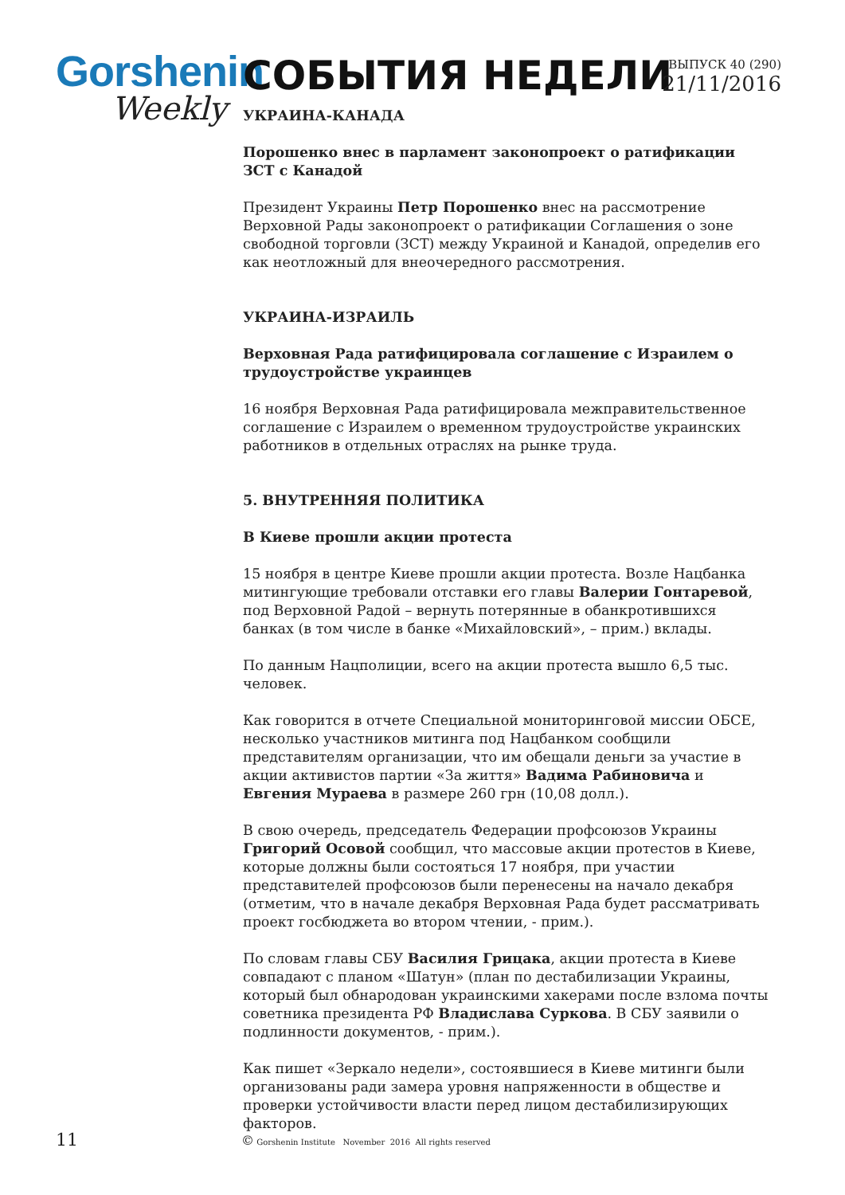Gorshenin
Weekly
СОБЫТИЯ НЕДЕЛИ
ВЫПУСК 40 (290)
21/11/2016
УКРАИНА-КАНАДА
Порошенко внес в парламент законопроект о ратификации ЗСТ с Канадой
Президент Украины Петр Порошенко внес на рассмотрение Верховной Рады законопроект о ратификации Соглашения о зоне свободной торговли (ЗСТ) между Украиной и Канадой, определив его как неотложный для внеочередного рассмотрения.
УКРАИНА-ИЗРАИЛЬ
Верховная Рада ратифицировала соглашение с Израилем о трудоустройстве украинцев
16 ноября Верховная Рада ратифицировала межправительственное соглашение с Израилем о временном трудоустройстве украинских работников в отдельных отраслях на рынке труда.
5. ВНУТРЕННЯЯ ПОЛИТИКА
В Киеве прошли акции протеста
15 ноября в центре Киеве прошли акции протеста. Возле Нацбанка митингующие требовали отставки его главы Валерии Гонтаревой, под Верховной Радой – вернуть потерянные в обанкротившихся банках (в том числе в банке «Михайловский», – прим.) вклады.
По данным Нацполиции, всего на акции протеста вышло 6,5 тыс. человек.
Как говорится в отчете Специальной мониторинговой миссии ОБСЕ, несколько участников митинга под Нацбанком сообщили представителям организации, что им обещали деньги за участие в акции активистов партии «За життя» Вадима Рабиновича и Евгения Мураева в размере 260 грн (10,08 долл.).
В свою очередь, председатель Федерации профсоюзов Украины Григорий Осовой сообщил, что массовые акции протестов в Киеве, которые должны были состояться 17 ноября, при участии представителей профсоюзов были перенесены на начало декабря (отметим, что в начале декабря Верховная Рада будет рассматривать проект госбюджета во втором чтении, - прим.).
По словам главы СБУ Василия Грицака, акции протеста в Киеве совпадают с планом «Шатун» (план по дестабилизации Украины, который был обнародован украинскими хакерами после взлома почты советника президента РФ Владислава Суркова. В СБУ заявили о подлинности документов, - прим.).
Как пишет «Зеркало недели», состоявшиеся в Киеве митинги были организованы ради замера уровня напряженности в обществе и проверки устойчивости власти перед лицом дестабилизирующих факторов.
11
© Gorshenin Institute November 2016 All rights reserved